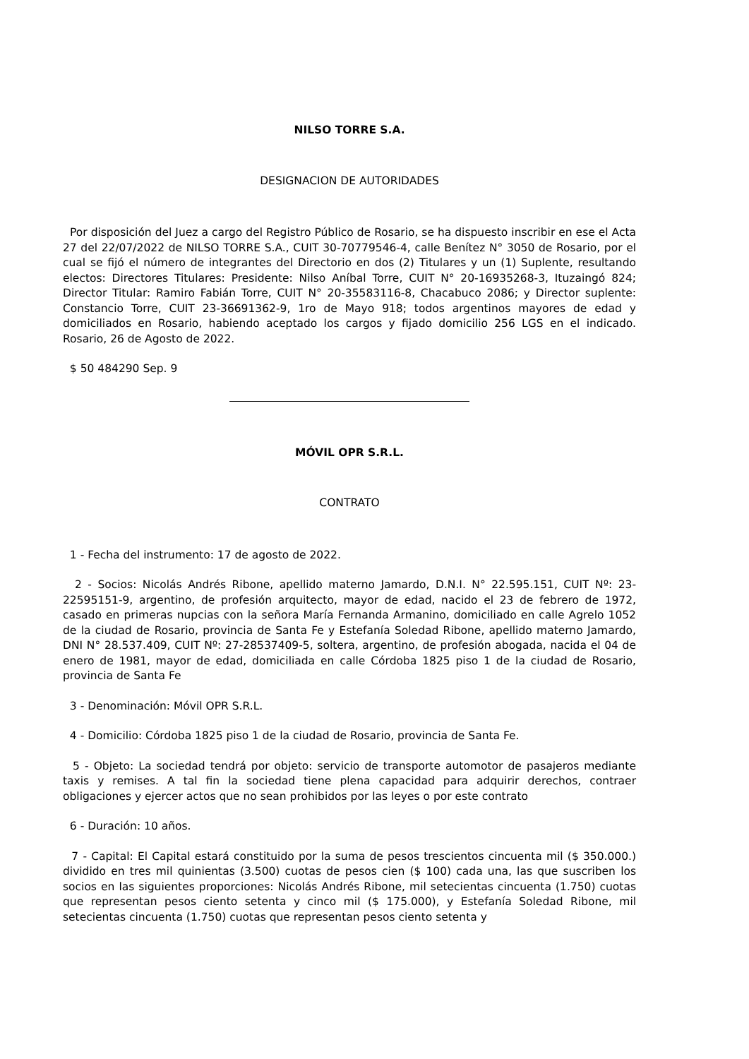NILSO TORRE S.A.
DESIGNACION DE AUTORIDADES
Por disposición del Juez a cargo del Registro Público de Rosario, se ha dispuesto inscribir en ese el Acta 27 del 22/07/2022 de NILSO TORRE S.A., CUIT 30-70779546-4, calle Benítez N° 3050 de Rosario, por el cual se fijó el número de integrantes del Directorio en dos (2) Titulares y un (1) Suplente, resultando electos: Directores Titulares: Presidente: Nilso Aníbal Torre, CUIT N° 20-16935268-3, Ituzaingó 824; Director Titular: Ramiro Fabián Torre, CUIT N° 20-35583116-8, Chacabuco 2086; y Director suplente: Constancio Torre, CUIT 23-36691362-9, 1ro de Mayo 918; todos argentinos mayores de edad y domiciliados en Rosario, habiendo aceptado los cargos y fijado domicilio 256 LGS en el indicado. Rosario, 26 de Agosto de 2022.
$ 50 484290 Sep. 9
MÓVIL OPR S.R.L.
CONTRATO
1 - Fecha del instrumento: 17 de agosto de 2022.
2 - Socios: Nicolás Andrés Ribone, apellido materno Jamardo, D.N.I. N° 22.595.151, CUIT Nº: 23-22595151-9, argentino, de profesión arquitecto, mayor de edad, nacido el 23 de febrero de 1972, casado en primeras nupcias con la señora María Fernanda Armanino, domiciliado en calle Agrelo 1052 de la ciudad de Rosario, provincia de Santa Fe y Estefanía Soledad Ribone, apellido materno Jamardo, DNI N° 28.537.409, CUIT Nº: 27-28537409-5, soltera, argentino, de profesión abogada, nacida el 04 de enero de 1981, mayor de edad, domiciliada en calle Córdoba 1825 piso 1 de la ciudad de Rosario, provincia de Santa Fe
3 - Denominación: Móvil OPR S.R.L.
4 - Domicilio: Córdoba 1825 piso 1 de la ciudad de Rosario, provincia de Santa Fe.
5 - Objeto: La sociedad tendrá por objeto: servicio de transporte automotor de pasajeros mediante taxis y remises. A tal fin la sociedad tiene plena capacidad para adquirir derechos, contraer obligaciones y ejercer actos que no sean prohibidos por las leyes o por este contrato
6 - Duración: 10 años.
7 - Capital: El Capital estará constituido por la suma de pesos trescientos cincuenta mil ($ 350.000.) dividido en tres mil quinientas (3.500) cuotas de pesos cien ($ 100) cada una, las que suscriben los socios en las siguientes proporciones: Nicolás Andrés Ribone, mil setecientas cincuenta (1.750) cuotas que representan pesos ciento setenta y cinco mil ($ 175.000), y Estefanía Soledad Ribone, mil setecientas cincuenta (1.750) cuotas que representan pesos ciento setenta y